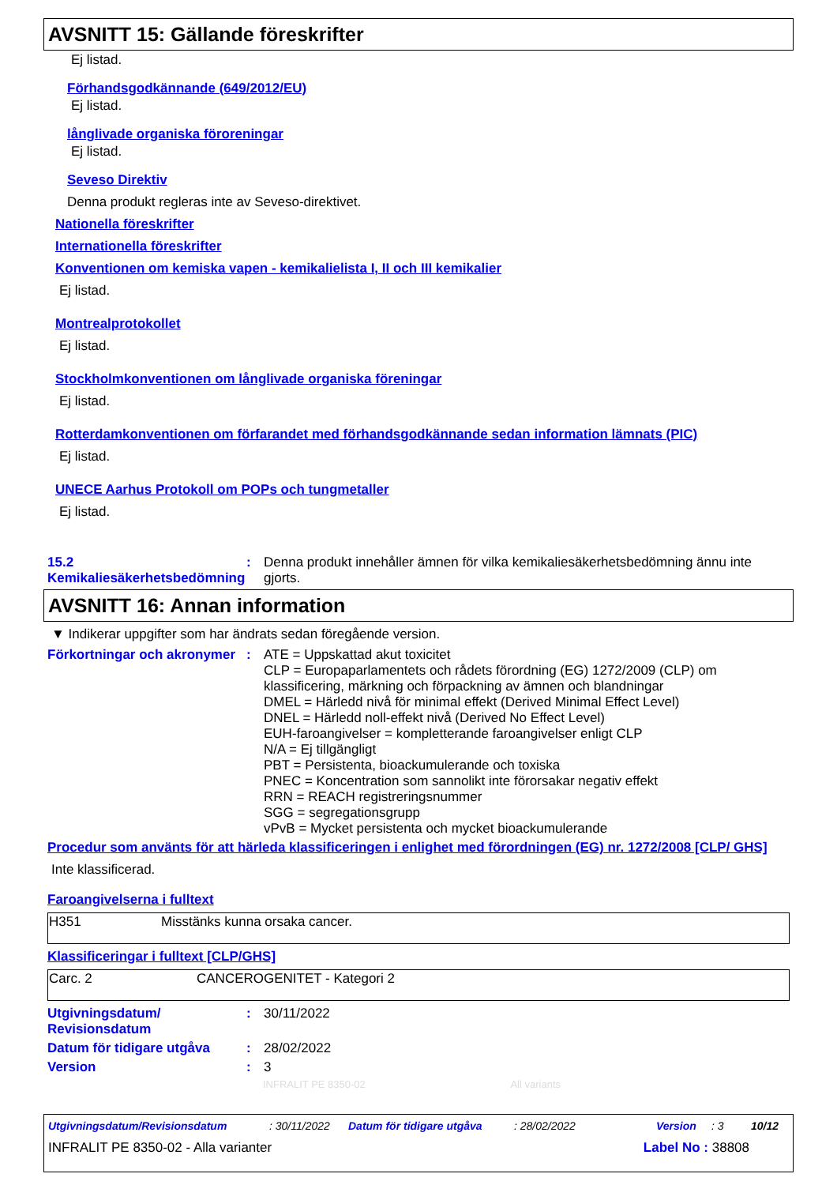AVSNITT 15: Gällande föreskrifter
Ej listad.
Förhandsgodkännande (649/2012/EU)
Ej listad.
långlivade organiska föroreningar
Ej listad.
Seveso Direktiv
Denna produkt regleras inte av Seveso-direktivet.
Nationella föreskrifter
Internationella föreskrifter
Konventionen om kemiska vapen - kemikalielista I, II och III kemikalier
Ej listad.
Montrealprotokollet
Ej listad.
Stockholmkonventionen om långlivade organiska föreningar
Ej listad.
Rotterdamkonventionen om förfarandet med förhandsgodkännande sedan information lämnats (PIC)
Ej listad.
UNECE Aarhus Protokoll om POPs och tungmetaller
Ej listad.
15.2 Kemikaliesäkerhetsbedömning
: Denna produkt innehåller ämnen för vilka kemikaliesäkerhetsbedömning ännu inte gjorts.
AVSNITT 16: Annan information
▼ Indikerar uppgifter som har ändrats sedan föregående version.
Förkortningar och akronymer
: ATE = Uppskattad akut toxicitet
CLP = Europaparlamentets och rådets förordning (EG) 1272/2009 (CLP) om klassificering, märkning och förpackning av ämnen och blandningar
DMEL = Härledd nivå för minimal effekt (Derived Minimal Effect Level)
DNEL = Härledd noll-effekt nivå (Derived No Effect Level)
EUH-faroangivelser = kompletterande faroangivelser enligt CLP
N/A = Ej tillgängligt
PBT = Persistenta, bioackumulerande och toxiska
PNEC = Koncentration som sannolikt inte förorsakar negativ effekt
RRN = REACH registreringsnummer
SGG = segregationsgrupp
vPvB = Mycket persistenta och mycket bioackumulerande
Procedur som använts för att härleda klassificeringen i enlighet med förordningen (EG) nr. 1272/2008 [CLP/ GHS]
Inte klassificerad.
Faroangivelserna i fulltext
| H351 | Misstänks kunna orsaka cancer. |
Klassificeringar i fulltext [CLP/GHS]
| Carc. 2 | CANCEROGENITET - Kategori 2 |
Utgivningsdatum/ Revisionsdatum
: 30/11/2022
Datum för tidigare utgåva
: 28/02/2022
Version : 3
INFRALIT PE 8350-02 All variants
Utgivningsdatum/Revisionsdatum: 30/11/2022 Datum för tidigare utgåva: 28/02/2022 Version: 3 10/12
INFRALIT PE 8350-02 - Alla varianter Label No : 38808